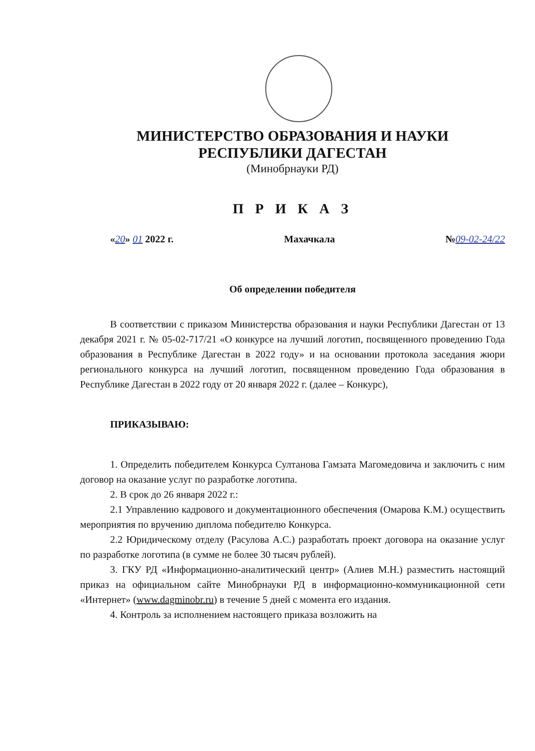МИНИСТЕРСТВО ОБРАЗОВАНИЯ И НАУКИ
РЕСПУБЛИКИ ДАГЕСТАН
(Минобрнауки РД)
П Р И К А З
«20» 01 2022 г. Махачкала №09-02-24/22
Об определении победителя
В соответствии с приказом Министерства образования и науки Республики Дагестан от 13 декабря 2021 г. № 05-02-717/21 «О конкурсе на лучший логотип, посвященного проведению Года образования в Республике Дагестан в 2022 году» и на основании протокола заседания жюри регионального конкурса на лучший логотип, посвященном проведению Года образования в Республике Дагестан в 2022 году от 20 января 2022 г. (далее – Конкурс),
ПРИКАЗЫВАЮ:
1. Определить победителем Конкурса Султанова Гамзата Магомедовича и заключить с ним договор на оказание услуг по разработке логотипа.
2. В срок до 26 января 2022 г.:
2.1 Управлению кадрового и документационного обеспечения (Омарова К.М.) осуществить мероприятия по вручению диплома победителю Конкурса.
2.2 Юридическому отделу (Расулова А.С.) разработать проект договора на оказание услуг по разработке логотипа (в сумме не более 30 тысяч рублей).
3. ГКУ РД «Информационно-аналитический центр» (Алиев М.Н.) разместить настоящий приказ на официальном сайте Минобрнауки РД в информационно-коммуникационной сети «Интернет» (www.dagminobr.ru) в течение 5 дней с момента его издания.
4. Контроль за исполнением настоящего приказа возложить на